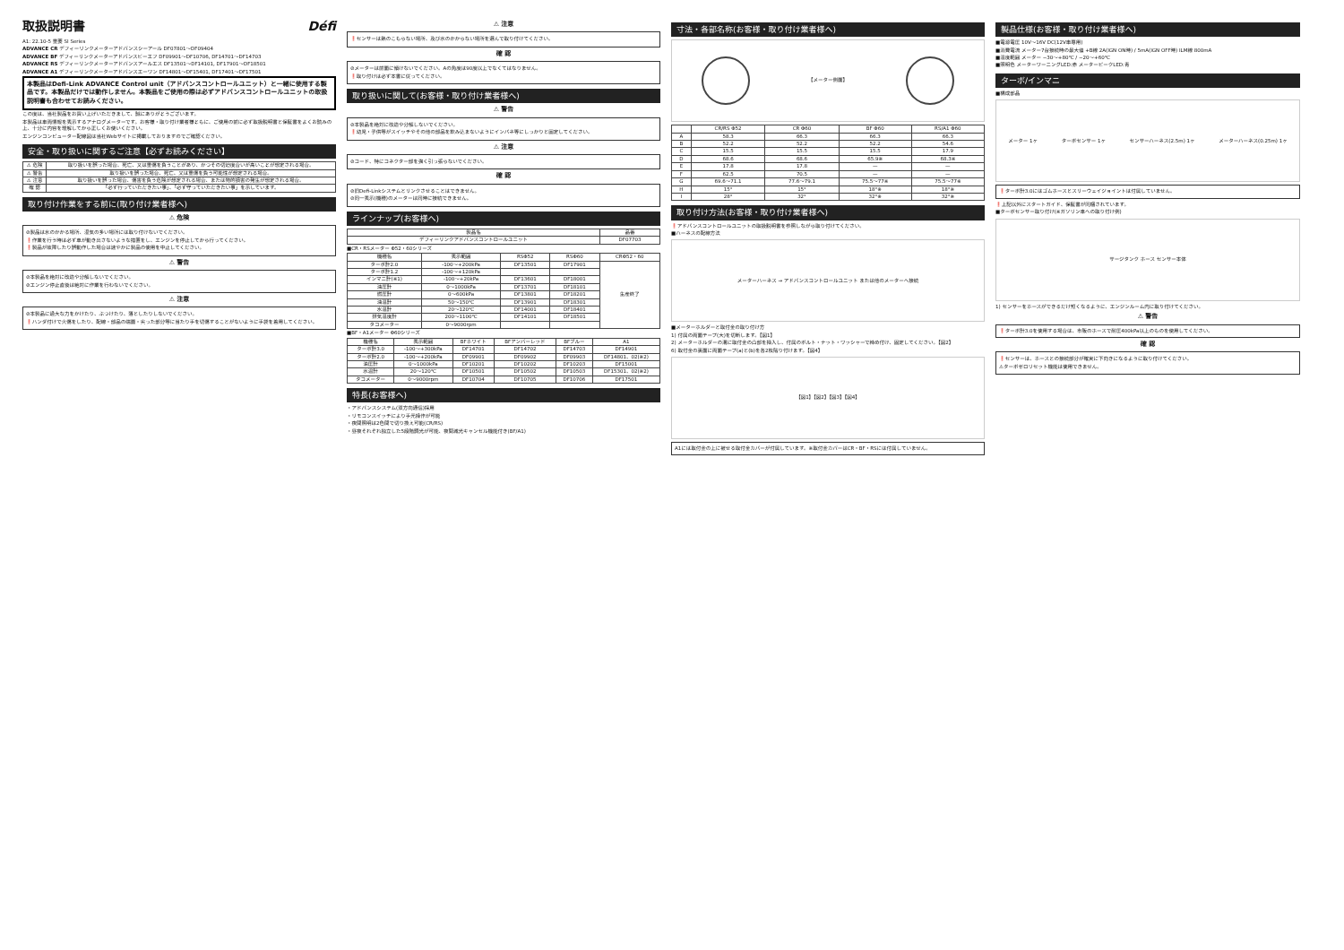取扱説明書 Défi
A1: 22.10-5 重要 SI Series
ADVANCE CR デフィーリンクメーターアドバンスシーアール DF07801～DF09404
ADVANCE BF デフィーリンクメーターアドバンスビーエフ DF09901～DF10706, DF14701～DF14703
ADVANCE RS デフィーリンクメーターアドバンスアールエス DF13501～DF14101, DF17901～DF18501
ADVANCE A1 デフィーリンクメーターアドバンスエーワン DF14801～DF15401, DF17401～DF17501
本製品はDefi-Link ADVANCE Control unit（アドバンスコントロールユニット）と一緒に使用する製品です。本製品だけでは動作しません。本製品をご使用の際は必ずアドバンスコントロールユニットの取扱説明書も合わせてお読みください。
この度は、当社製品をお買い上げいただきまして、誠にありがとうございます。
本製品は車両情報を表示するアナログメーターです。お客様・取り付け業者様ともに、ご使用の前に必ず取扱説明書と保証書をよくお読みの上、十分に内容を理解してから正しくお使いください。
エンジンコンピューター配線図は当社Webサイトに掲載しておりますのでご確認ください。
安全・取り扱いに関するご注意【必ずお読みください】
| ⚠ 危険 | 取り扱いを誤った場合、死亡、又は重傷を負うことがあり、かつその切迫度合いが高いことが想定される場合。 |
| ⚠ 警告 | 取り扱いを誤った場合、死亡、又は重傷を負う可能性が想定される場合。 |
| ⚠ 注意 | 取り扱いを誤った場合、傷害を負う危険が想定される場合、または物的損害の発生が想定される場合。 |
| 確 認 | 「必ず行っていただきたい事」、「必ず守っていただきたい事」を示しています。 |
取り付け作業をする前に(取り付け業者様へ)
⚠ 危険
⊘製品は水のかかる場所、湿気の多い場所には取り付けないでください。
❗作業を行う時は必ず車が動き出さないような措置をし、エンジンを停止してから行ってください。
❗製品が故障したり誤動作した場合は速やかに製品の使用を中止してください。
⚠ 警告
⊘本製品を絶対に改造や分解しないでください。
⊘エンジン停止直後は絶対に作業を行わないでください。
⚠ 注意
⊘本製品に過大な力をかけたり、ぶつけたり、落としたりしないでください。
❗ハンダ付けで火傷をしたり、配線・部品の端面・尖った部分等に当たり手を切傷することがないように手袋を着用してください。
⚠ 注意
❗センサーは熱のこもらない場所、及び水のかからない場所を選んで取り付けてください。
確 認
⊘メーターは前面に傾けないでください。Aの角度は90度以上でなくてはなりません。
❗取り付けは必ず本書に従ってください。
取り扱いに関して(お客様・取り付け業者様へ)
⚠ 警告
⊘本製品を絶対に改造や分解しないでください。
❗幼児・子供等がスイッチやその他の部品を飲み込まないようにインパネ等にしっかりと固定してください。
⚠ 注意
⊘コード、特にコネクター部を強く引っ張らないでください。
確 認
⊘旧Defi-Linkシステムとリンクさせることはできません。
⊘同一表示(機種)のメーターは同時に接続できません。
ラインナップ(お客様へ)
| 製品名 | 品番 |
| --- | --- |
| デフィーリンクアドバンスコントロールユニット | DF07703 |
■CR・RSメーター Φ52・60シリーズ
| 機種名 | 表示範囲 | RSΦ52 | RSΦ60 | CRΦ52・60 |
| --- | --- | --- | --- | --- |
| ターボ計2.0 | -100～+200kPa | DF13501 | DF17901 | 生産終了 |
| ターボ計1.2 | -100～+120kPa | | | |
| インマニ計(※1) | -100～+20kPa | DF13601 | DF18001 | |
| 油圧計 | 0～1000kPa | DF13701 | DF18101 | |
| 燃圧計 | 0～600kPa | DF13801 | DF18201 | |
| 油温計 | 50～150℃ | DF13901 | DF18301 | |
| 水温計 | 20～120℃ | DF14001 | DF18401 | |
| 排気温度計 | 200～1100℃ | DF14101 | DF18501 | |
| タコメーター | 0～9000rpm | | | |
■BF・A1メーター Φ60シリーズ
| 機種名 | 表示範囲 | BFホワイト | BFアンバーレッド | BFブルー | A1 |
| --- | --- | --- | --- | --- | --- |
| ターボ計3.0 | -100～+300kPa | DF14701 | DF14702 | DF14703 | DF14901 |
| ターボ計2.0 | -100～+200kPa | DF09901 | DF09902 | DF09903 | DF14801、02(※2) |
| 油圧計 | 0～1000kPa | DF10201 | DF10202 | DF10203 | DF15001 |
| 水温計 | 20～120℃ | DF10501 | DF10502 | DF10503 | DF15301、02(※2) |
| タコメーター | 0～9000rpm | DF10704 | DF10705 | DF10706 | DF17501 |
特長(お客様へ)
・アドバンスシステム(双方向通信)採用
・リモコンスイッチにより手元操作が可能
・夜間照明は2色間で切り換え可能(CR/RS)
・昼夜それぞれ独立した5段階調光が可能、夜間減光キャンセル機能付き(BF/A1)
寸法・各部名称(お客様・取り付け業者様へ)
【メーター側面】
| | CR/RS Φ52 | CR Φ60 | BF Φ60 | RS/A1 Φ60 |
| --- | --- | --- | --- | --- |
| A | 58.3 | 66.3 | 66.3 | 66.3 |
| B | 52.2 | 52.2 | 52.2 | 54.6 |
| C | 15.5 | 15.5 | 15.5 | 17.9 |
| D | 68.6 | 68.6 | 65.9※ | 68.3※ |
| E | 17.8 | 17.8 | — | — |
| F | 62.5 | 70.5 | — | — |
| G | 69.6～71.1 | 77.6～79.1 | 75.5～77※ | 75.5～77※ |
| H | 15° | 15° | 18°※ | 18°※ |
| I | 28° | 32° | 32°※ | 32°※ |
取り付け方法(お客様・取り付け業者様へ)
❗アドバンスコントロールユニットの取扱説明書を参照しながら取り付けてください。
■ハーネスの配線方法
メーターハーネス → アドバンスコントロールユニット または他のメーターへ接続
■メーターホルダーと取付金の取り付け方
1) 付属の両面テープ(大)を切断します。【図1】
2) メーターホルダーの溝に取付金の凸部を挿入し、付属のボルト・ナット・ワッシャーで締め付け、固定してください。【図2】
6) 取付金の裏面に両面テープ(a)と(b)を各2枚貼り付けます。【図4】
【図1】【図2】【図3】【図4】
A1には取付金の上に被せる取付金カバーが付属しています。※取付金カバーはCR・BF・RSには付属していません。
製品仕様(お客様・取り付け業者様へ)
■電源電圧 10V～16V DC(12V車専用)
■消費電流 メーター7台接続時の最大値 +B線 2A(IGN ON時) / 5mA(IGN OFF時) ILM線 800mA
■温度範囲 メーター −30～+80℃ / −20～+60℃
■照明色 メーターワーニングLED:赤 メーターピークLED:青
ターボ/インマニ
■構成部品
メーター 1ヶ ターボセンサー 1ヶ センサーハーネス(2.5m) 1ヶ メーターハーネス(0.25m) 1ヶ
❗ターボ計3.0にはゴムホースとスリーウェイジョイントは付属していません。
❗上記以外にスタートガイド、保証書が同梱されています。
■ターボセンサー取り付け(※ガソリン車への取り付け例)
サージタンク ホース センサー本体
1) センサーをホースができるだけ短くなるように、エンジンルーム内に取り付けてください。
⚠ 警告
❗ターボ計3.0を使用する場合は、市販のホースで耐圧400kPa以上のものを使用してください。
確 認
❗センサーは、ホースとの接続部分が確実に下向きになるように取り付けてください。
⚠ターボゼロリセット機能は使用できません。